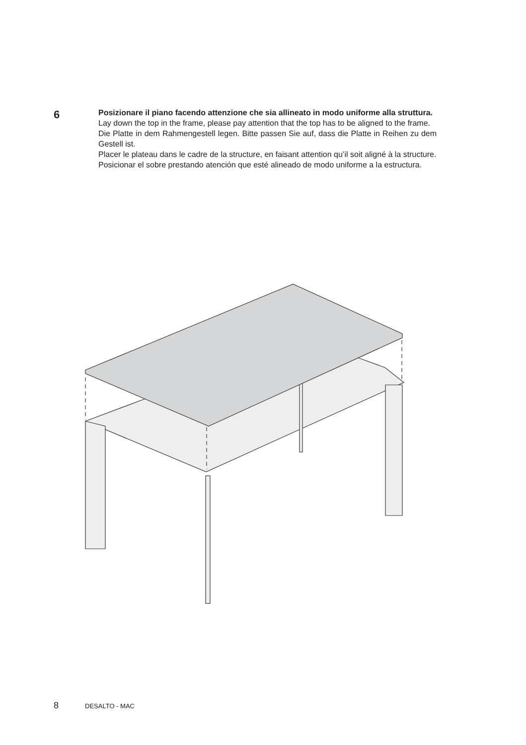6
Posizionare il piano facendo attenzione che sia allineato in modo uniforme alla struttura.
Lay down the top in the frame, please pay attention that the top has to be aligned to the frame.
Die Platte in dem Rahmengestell legen. Bitte passen Sie auf, dass die Platte in Reihen zu dem Gestell ist.
Placer le plateau dans le cadre de la structure, en faisant attention qu’il soit aligné à la structure.
Posicionar el sobre prestando atención que esté alineado de modo uniforme a la estructura.
8 DESALTO - MAC